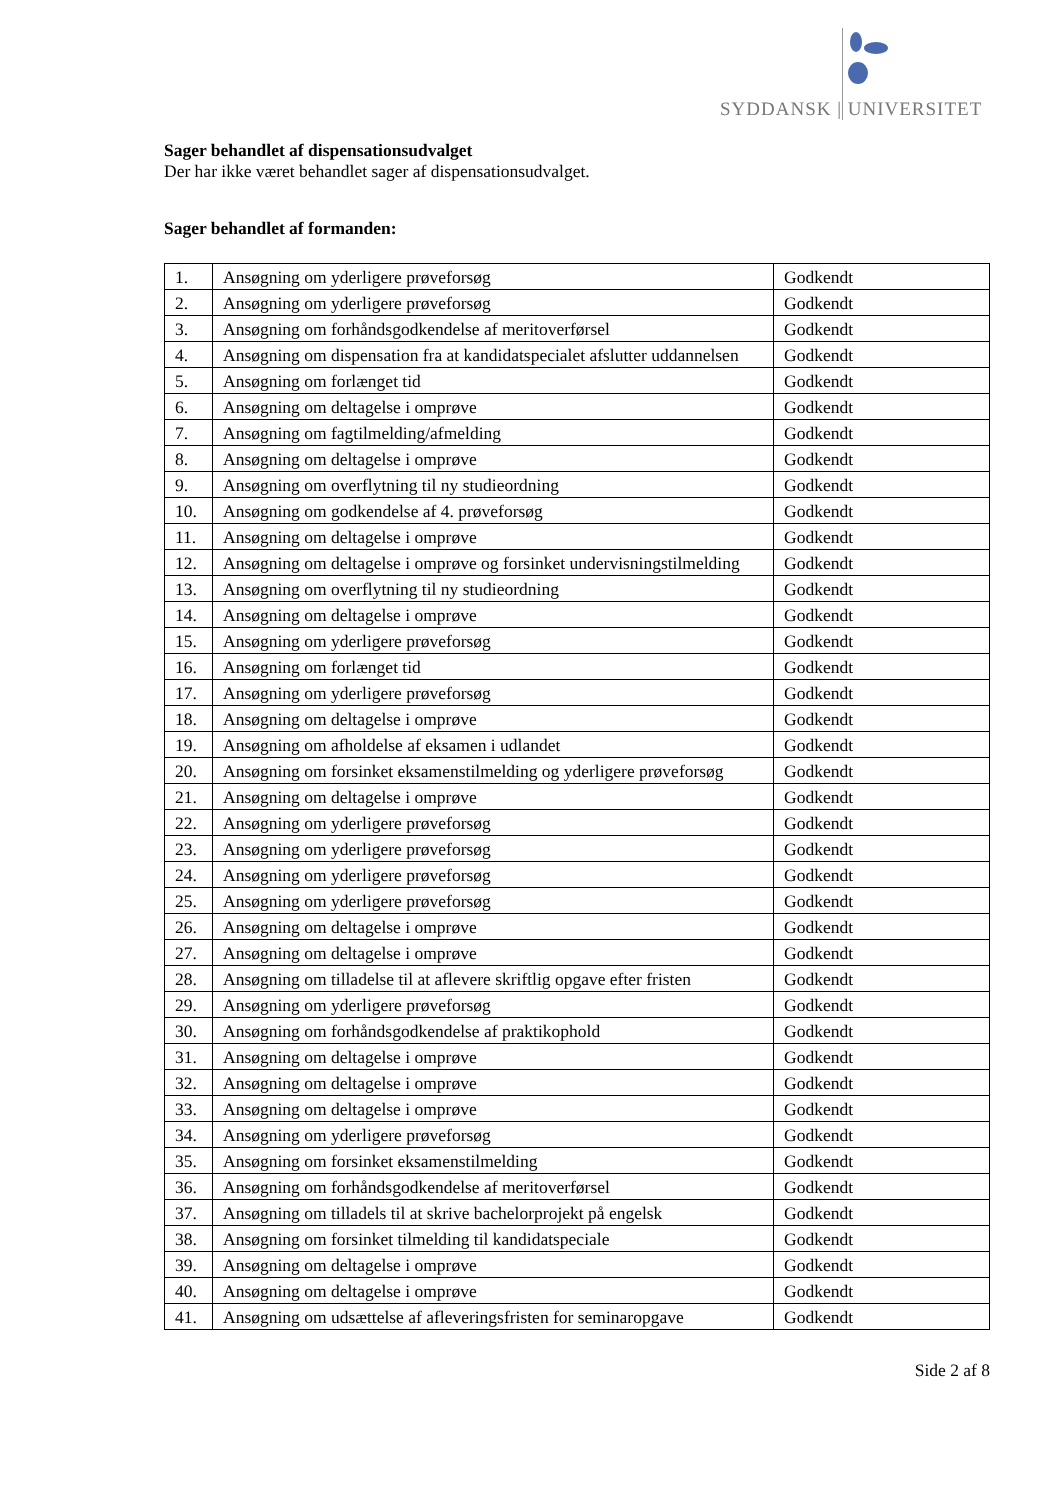SYDDANSK | UNIVERSITET
Sager behandlet af dispensationsudvalget
Der har ikke været behandlet sager af dispensationsudvalget.
Sager behandlet af formanden:
| 1. | Ansøgning om yderligere prøveforsøg | Godkendt |
| 2. | Ansøgning om yderligere prøveforsøg | Godkendt |
| 3. | Ansøgning om forhåndsgodkendelse af meritoverførsel | Godkendt |
| 4. | Ansøgning om dispensation fra at kandidatspecialet afslutter uddannelsen | Godkendt |
| 5. | Ansøgning om forlænget tid | Godkendt |
| 6. | Ansøgning om deltagelse i omprøve | Godkendt |
| 7. | Ansøgning om fagtilmelding/afmelding | Godkendt |
| 8. | Ansøgning om deltagelse i omprøve | Godkendt |
| 9. | Ansøgning om overflytning til ny studieordning | Godkendt |
| 10. | Ansøgning om godkendelse af 4. prøveforsøg | Godkendt |
| 11. | Ansøgning om deltagelse i omprøve | Godkendt |
| 12. | Ansøgning om deltagelse i omprøve og forsinket undervisningstilmelding | Godkendt |
| 13. | Ansøgning om overflytning til ny studieordning | Godkendt |
| 14. | Ansøgning om deltagelse i omprøve | Godkendt |
| 15. | Ansøgning om yderligere prøveforsøg | Godkendt |
| 16. | Ansøgning om forlænget tid | Godkendt |
| 17. | Ansøgning om yderligere prøveforsøg | Godkendt |
| 18. | Ansøgning om deltagelse i omprøve | Godkendt |
| 19. | Ansøgning om afholdelse af eksamen i udlandet | Godkendt |
| 20. | Ansøgning om forsinket eksamenstilmelding og yderligere prøveforsøg | Godkendt |
| 21. | Ansøgning om deltagelse i omprøve | Godkendt |
| 22. | Ansøgning om yderligere prøveforsøg | Godkendt |
| 23. | Ansøgning om yderligere prøveforsøg | Godkendt |
| 24. | Ansøgning om yderligere prøveforsøg | Godkendt |
| 25. | Ansøgning om yderligere prøveforsøg | Godkendt |
| 26. | Ansøgning om deltagelse i omprøve | Godkendt |
| 27. | Ansøgning om deltagelse i omprøve | Godkendt |
| 28. | Ansøgning om tilladelse til at aflevere skriftlig opgave efter fristen | Godkendt |
| 29. | Ansøgning om yderligere prøveforsøg | Godkendt |
| 30. | Ansøgning om forhåndsgodkendelse af praktikophold | Godkendt |
| 31. | Ansøgning om deltagelse i omprøve | Godkendt |
| 32. | Ansøgning om deltagelse i omprøve | Godkendt |
| 33. | Ansøgning om deltagelse i omprøve | Godkendt |
| 34. | Ansøgning om yderligere prøveforsøg | Godkendt |
| 35. | Ansøgning om forsinket eksamenstilmelding | Godkendt |
| 36. | Ansøgning om forhåndsgodkendelse af meritoverførsel | Godkendt |
| 37. | Ansøgning om tilladels til at skrive bachelorprojekt på engelsk | Godkendt |
| 38. | Ansøgning om forsinket tilmelding til kandidatspeciale | Godkendt |
| 39. | Ansøgning om deltagelse i omprøve | Godkendt |
| 40. | Ansøgning om deltagelse i omprøve | Godkendt |
| 41. | Ansøgning om udsættelse af afleveringsfristen for seminaropgave | Godkendt |
Side 2 af 8